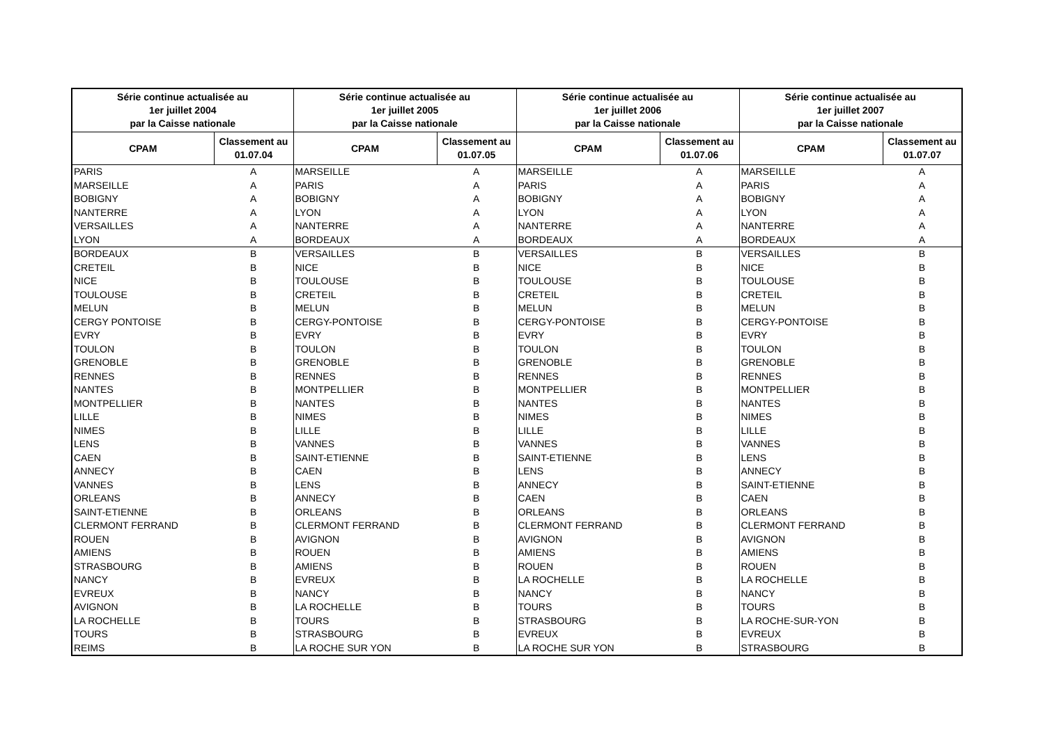| Série continue actualisée au 1er juillet 2004 par la Caisse nationale | | Série continue actualisée au 1er juillet 2005 par la Caisse nationale | | Série continue actualisée au 1er juillet 2006 par la Caisse nationale | | Série continue actualisée au 1er juillet 2007 par la Caisse nationale | |
| --- | --- | --- | --- | --- | --- | --- | --- |
| CPAM | Classement au 01.07.04 | CPAM | Classement au 01.07.05 | CPAM | Classement au 01.07.06 | CPAM | Classement au 01.07.07 |
| PARIS | A | MARSEILLE | A | MARSEILLE | A | MARSEILLE | A |
| MARSEILLE | A | PARIS | A | PARIS | A | PARIS | A |
| BOBIGNY | A | BOBIGNY | A | BOBIGNY | A | BOBIGNY | A |
| NANTERRE | A | LYON | A | LYON | A | LYON | A |
| VERSAILLES | A | NANTERRE | A | NANTERRE | A | NANTERRE | A |
| LYON | A | BORDEAUX | A | BORDEAUX | A | BORDEAUX | A |
| BORDEAUX | B | VERSAILLES | B | VERSAILLES | B | VERSAILLES | B |
| CRETEIL | B | NICE | B | NICE | B | NICE | B |
| NICE | B | TOULOUSE | B | TOULOUSE | B | TOULOUSE | B |
| TOULOUSE | B | CRETEIL | B | CRETEIL | B | CRETEIL | B |
| MELUN | B | MELUN | B | MELUN | B | MELUN | B |
| CERGY PONTOISE | B | CERGY-PONTOISE | B | CERGY-PONTOISE | B | CERGY-PONTOISE | B |
| EVRY | B | EVRY | B | EVRY | B | EVRY | B |
| TOULON | B | TOULON | B | TOULON | B | TOULON | B |
| GRENOBLE | B | GRENOBLE | B | GRENOBLE | B | GRENOBLE | B |
| RENNES | B | RENNES | B | RENNES | B | RENNES | B |
| NANTES | B | MONTPELLIER | B | MONTPELLIER | B | MONTPELLIER | B |
| MONTPELLIER | B | NANTES | B | NANTES | B | NANTES | B |
| LILLE | B | NIMES | B | NIMES | B | NIMES | B |
| NIMES | B | LILLE | B | LILLE | B | LILLE | B |
| LENS | B | VANNES | B | VANNES | B | VANNES | B |
| CAEN | B | SAINT-ETIENNE | B | SAINT-ETIENNE | B | LENS | B |
| ANNECY | B | CAEN | B | LENS | B | ANNECY | B |
| VANNES | B | LENS | B | ANNECY | B | SAINT-ETIENNE | B |
| ORLEANS | B | ANNECY | B | CAEN | B | CAEN | B |
| SAINT-ETIENNE | B | ORLEANS | B | ORLEANS | B | ORLEANS | B |
| CLERMONT FERRAND | B | CLERMONT FERRAND | B | CLERMONT FERRAND | B | CLERMONT FERRAND | B |
| ROUEN | B | AVIGNON | B | AVIGNON | B | AVIGNON | B |
| AMIENS | B | ROUEN | B | AMIENS | B | AMIENS | B |
| STRASBOURG | B | AMIENS | B | ROUEN | B | ROUEN | B |
| NANCY | B | EVREUX | B | LA ROCHELLE | B | LA ROCHELLE | B |
| EVREUX | B | NANCY | B | NANCY | B | NANCY | B |
| AVIGNON | B | LA ROCHELLE | B | TOURS | B | TOURS | B |
| LA ROCHELLE | B | TOURS | B | STRASBOURG | B | LA ROCHE-SUR-YON | B |
| TOURS | B | STRASBOURG | B | EVREUX | B | EVREUX | B |
| REIMS | B | LA ROCHE SUR YON | B | LA ROCHE SUR YON | B | STRASBOURG | B |